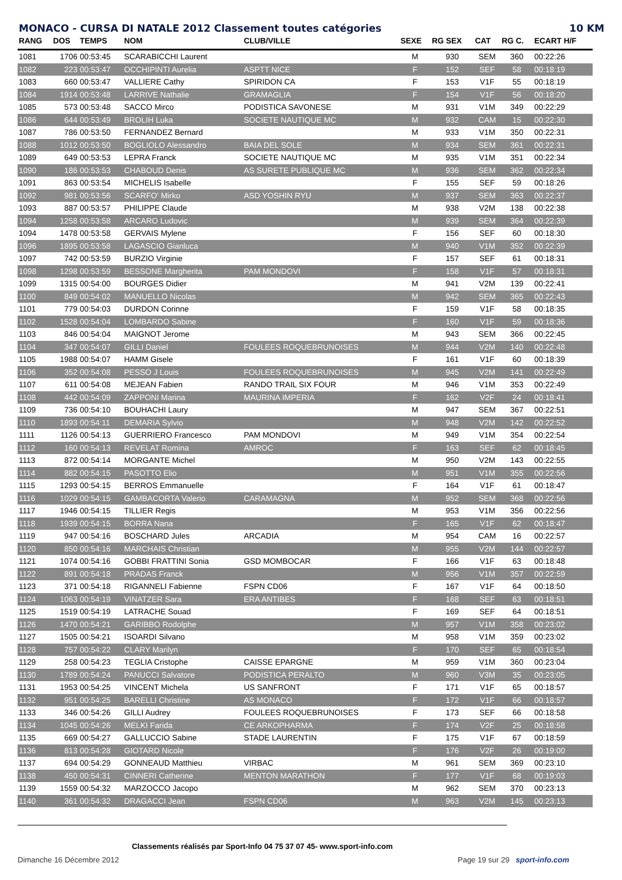MONACO - CURSA DI NATALE 2012 Classement toutes catégories 10 KM
| RANG | DOS | TEMPS | NOM | CLUB/VILLE | SEXE | RG SEX | CAT | RG C. | ECART H/F |
| --- | --- | --- | --- | --- | --- | --- | --- | --- | --- |
| 1081 | 1706 | 00:53:45 | SCARABICCHI Laurent | | M | 930 | SEM | 360 | 00:22:26 |
| 1082 | 223 | 00:53:47 | OCCHIPINTI Aurelia | ASPTT NICE | F | 152 | SEF | 58 | 00:18:19 |
| 1083 | 660 | 00:53:47 | VALLIERE Cathy | SPIRIDON CA | F | 153 | V1F | 55 | 00:18:19 |
| 1084 | 1914 | 00:53:48 | LARRIVE Nathalie | GRAMAGLIA | F | 154 | V1F | 56 | 00:18:20 |
| 1085 | 573 | 00:53:48 | SACCO Mirco | PODISTICA SAVONESE | M | 931 | V1M | 349 | 00:22:29 |
| 1086 | 644 | 00:53:49 | BROLIH Luka | SOCIETE NAUTIQUE MC | M | 932 | CAM | 15 | 00:22:30 |
| 1087 | 786 | 00:53:50 | FERNANDEZ Bernard | | M | 933 | V1M | 350 | 00:22:31 |
| 1088 | 1012 | 00:53:50 | BOGLIOLO Alessandro | BAIA DEL SOLE | M | 934 | SEM | 361 | 00:22:31 |
| 1089 | 649 | 00:53:53 | LEPRA Franck | SOCIETE NAUTIQUE MC | M | 935 | V1M | 351 | 00:22:34 |
| 1090 | 186 | 00:53:53 | CHABOUD Denis | AS SURETE PUBLIQUE MC | M | 936 | SEM | 362 | 00:22:34 |
| 1091 | 863 | 00:53:54 | MICHELIS Isabelle | | F | 155 | SEF | 59 | 00:18:26 |
| 1092 | 981 | 00:53:56 | SCARFO' Mirko | ASD YOSHIN RYU | M | 937 | SEM | 363 | 00:22:37 |
| 1093 | 887 | 00:53:57 | PHILIPPE Claude | | M | 938 | V2M | 138 | 00:22:38 |
| 1094 | 1258 | 00:53:58 | ARCARO Ludovic | | M | 939 | SEM | 364 | 00:22:39 |
| 1094 | 1478 | 00:53:58 | GERVAIS Mylene | | F | 156 | SEF | 60 | 00:18:30 |
| 1096 | 1895 | 00:53:58 | LAGASCIO Gianluca | | M | 940 | V1M | 352 | 00:22:39 |
| 1097 | 742 | 00:53:59 | BURZIO Virginie | | F | 157 | SEF | 61 | 00:18:31 |
| 1098 | 1298 | 00:53:59 | BESSONE Margherita | PAM MONDOVI | F | 158 | V1F | 57 | 00:18:31 |
| 1099 | 1315 | 00:54:00 | BOURGES Didier | | M | 941 | V2M | 139 | 00:22:41 |
| 1100 | 849 | 00:54:02 | MANUELLO Nicolas | | M | 942 | SEM | 365 | 00:22:43 |
| 1101 | 779 | 00:54:03 | DURDON Corinne | | F | 159 | V1F | 58 | 00:18:35 |
| 1102 | 1528 | 00:54:04 | LOMBARDO Sabine | | F | 160 | V1F | 59 | 00:18:36 |
| 1103 | 846 | 00:54:04 | MAIGNOT Jerome | | M | 943 | SEM | 366 | 00:22:45 |
| 1104 | 347 | 00:54:07 | GILLI Daniel | FOULEES ROQUEBRUNOISES | M | 944 | V2M | 140 | 00:22:48 |
| 1105 | 1988 | 00:54:07 | HAMM Gisele | | F | 161 | V1F | 60 | 00:18:39 |
| 1106 | 352 | 00:54:08 | PESSO J Louis | FOULEES ROQUEBRUNOISES | M | 945 | V2M | 141 | 00:22:49 |
| 1107 | 611 | 00:54:08 | MEJEAN Fabien | RANDO TRAIL SIX FOUR | M | 946 | V1M | 353 | 00:22:49 |
| 1108 | 442 | 00:54:09 | ZAPPONI Marina | MAURINA IMPERIA | F | 162 | V2F | 24 | 00:18:41 |
| 1109 | 736 | 00:54:10 | BOUHACHI Laury | | M | 947 | SEM | 367 | 00:22:51 |
| 1110 | 1893 | 00:54:11 | DEMARIA Sylvio | | M | 948 | V2M | 142 | 00:22:52 |
| 1111 | 1126 | 00:54:13 | GUERRIERO Francesco | PAM MONDOVI | M | 949 | V1M | 354 | 00:22:54 |
| 1112 | 160 | 00:54:13 | REVELAT Romina | AMROC | F | 163 | SEF | 62 | 00:18:45 |
| 1113 | 872 | 00:54:14 | MORGANTE Michel | | M | 950 | V2M | 143 | 00:22:55 |
| 1114 | 882 | 00:54:15 | PASOTTO Elio | | M | 951 | V1M | 355 | 00:22:56 |
| 1115 | 1293 | 00:54:15 | BERROS Emmanuelle | | F | 164 | V1F | 61 | 00:18:47 |
| 1116 | 1029 | 00:54:15 | GAMBACORTA Valerio | CARAMAGNA | M | 952 | SEM | 368 | 00:22:56 |
| 1117 | 1946 | 00:54:15 | TILLIER Regis | | M | 953 | V1M | 356 | 00:22:56 |
| 1118 | 1939 | 00:54:15 | BORRA Nana | | F | 165 | V1F | 62 | 00:18:47 |
| 1119 | 947 | 00:54:16 | BOSCHARD Jules | ARCADIA | M | 954 | CAM | 16 | 00:22:57 |
| 1120 | 850 | 00:54:16 | MARCHAIS Christian | | M | 955 | V2M | 144 | 00:22:57 |
| 1121 | 1074 | 00:54:16 | GOBBI FRATTINI Sonia | GSD MOMBOCAR | F | 166 | V1F | 63 | 00:18:48 |
| 1122 | 891 | 00:54:18 | PRADAS Franck | | M | 956 | V1M | 357 | 00:22:59 |
| 1123 | 371 | 00:54:18 | RIGANNELI Fabienne | FSPN CD06 | F | 167 | V1F | 64 | 00:18:50 |
| 1124 | 1063 | 00:54:19 | VINATZER Sara | ERA ANTIBES | F | 168 | SEF | 63 | 00:18:51 |
| 1125 | 1519 | 00:54:19 | LATRACHE Souad | | F | 169 | SEF | 64 | 00:18:51 |
| 1126 | 1470 | 00:54:21 | GARIBBO Rodolphe | | M | 957 | V1M | 358 | 00:23:02 |
| 1127 | 1505 | 00:54:21 | ISOARDI Silvano | | M | 958 | V1M | 359 | 00:23:02 |
| 1128 | 757 | 00:54:22 | CLARY Marilyn | | F | 170 | SEF | 65 | 00:18:54 |
| 1129 | 258 | 00:54:23 | TEGLIA Cristophe | CAISSE EPARGNE | M | 959 | V1M | 360 | 00:23:04 |
| 1130 | 1789 | 00:54:24 | PANUCCI Salvatore | PODISTICA PERALTO | M | 960 | V3M | 35 | 00:23:05 |
| 1131 | 1953 | 00:54:25 | VINCENT Michela | US SANFRONT | F | 171 | V1F | 65 | 00:18:57 |
| 1132 | 951 | 00:54:25 | BARELLI Christine | AS MONACO | F | 172 | V1F | 66 | 00:18:57 |
| 1133 | 346 | 00:54:26 | GILLI Audrey | FOULEES ROQUEBRUNOISES | F | 173 | SEF | 66 | 00:18:58 |
| 1134 | 1045 | 00:54:26 | MELKI Farida | CE ARKOPHARMA | F | 174 | V2F | 25 | 00:18:58 |
| 1135 | 669 | 00:54:27 | GALLUCCIO Sabine | STADE LAURENTIN | F | 175 | V1F | 67 | 00:18:59 |
| 1136 | 813 | 00:54:28 | GIOTARD Nicole | | F | 176 | V2F | 26 | 00:19:00 |
| 1137 | 694 | 00:54:29 | GONNEAUD Matthieu | VIRBAC | M | 961 | SEM | 369 | 00:23:10 |
| 1138 | 450 | 00:54:31 | CINNERI Catherine | MENTON MARATHON | F | 177 | V1F | 68 | 00:19:03 |
| 1139 | 1559 | 00:54:32 | MARZOCCO Jacopo | | M | 962 | SEM | 370 | 00:23:13 |
| 1140 | 361 | 00:54:32 | DRAGACCI Jean | FSPN CD06 | M | 963 | V2M | 145 | 00:23:13 |
Classements réalisés par Sport-Info 04 75 37 07 45- www.sport-info.com
Dimanche 16 Décembre 2012 Page 19 sur 29 sport-info.com